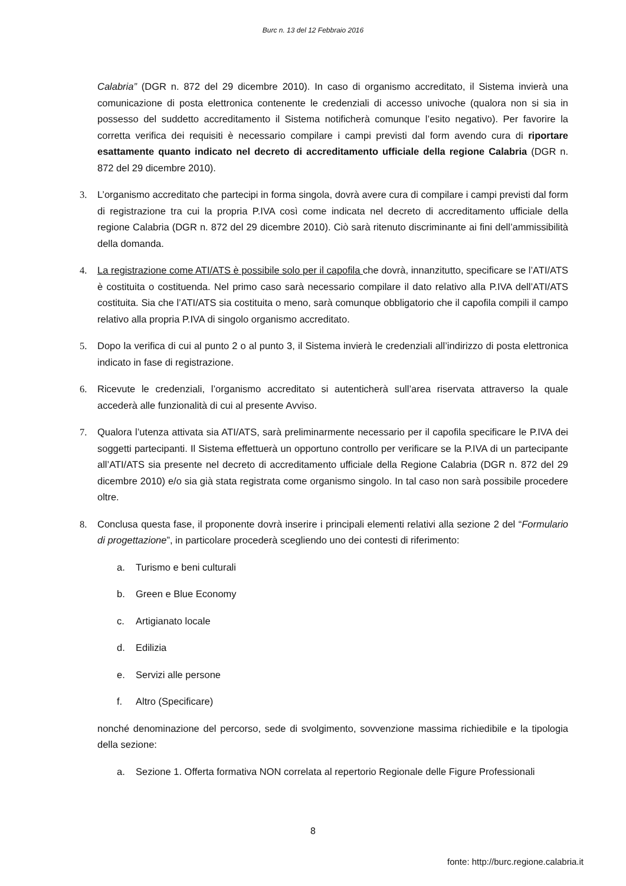Burc n. 13 del 12 Febbraio 2016
Calabria” (DGR n. 872 del 29 dicembre 2010). In caso di organismo accreditato, il Sistema invierà una comunicazione di posta elettronica contenente le credenziali di accesso univoche (qualora non si sia in possesso del suddetto accreditamento il Sistema notificherà comunque l’esito negativo). Per favorire la corretta verifica dei requisiti è necessario compilare i campi previsti dal form avendo cura di riportare esattamente quanto indicato nel decreto di accreditamento ufficiale della regione Calabria (DGR n. 872 del 29 dicembre 2010).
3. L’organismo accreditato che partecipi in forma singola, dovrà avere cura di compilare i campi previsti dal form di registrazione tra cui la propria P.IVA così come indicata nel decreto di accreditamento ufficiale della regione Calabria (DGR n. 872 del 29 dicembre 2010). Ciò sarà ritenuto discriminante ai fini dell’ammissibilità della domanda.
4. La registrazione come ATI/ATS è possibile solo per il capofila che dovrà, innanzitutto, specificare se l’ATI/ATS è costituita o costituenda. Nel primo caso sarà necessario compilare il dato relativo alla P.IVA dell’ATI/ATS costituita. Sia che l’ATI/ATS sia costituita o meno, sarà comunque obbligatorio che il capofila compili il campo relativo alla propria P.IVA di singolo organismo accreditato.
5. Dopo la verifica di cui al punto 2 o al punto 3, il Sistema invierà le credenziali all’indirizzo di posta elettronica indicato in fase di registrazione.
6. Ricevute le credenziali, l’organismo accreditato si autenticherà sull’area riservata attraverso la quale accederà alle funzionalità di cui al presente Avviso.
7. Qualora l’utenza attivata sia ATI/ATS, sarà preliminarmente necessario per il capofila specificare le P.IVA dei soggetti partecipanti. Il Sistema effettuerà un opportuno controllo per verificare se la P.IVA di un partecipante all’ATI/ATS sia presente nel decreto di accreditamento ufficiale della Regione Calabria (DGR n. 872 del 29 dicembre 2010) e/o sia già stata registrata come organismo singolo. In tal caso non sarà possibile procedere oltre.
8. Conclusa questa fase, il proponente dovrà inserire i principali elementi relativi alla sezione 2 del “Formulario di progettazione”, in particolare procederà scegliendo uno dei contesti di riferimento:
a. Turismo e beni culturali
b. Green e Blue Economy
c. Artigianato locale
d. Edilizia
e. Servizi alle persone
f. Altro (Specificare)
nonché denominazione del percorso, sede di svolgimento, sovvenzione massima richiedibile e la tipologia della sezione:
a. Sezione 1. Offerta formativa NON correlata al repertorio Regionale delle Figure Professionali
8
fonte: http://burc.regione.calabria.it